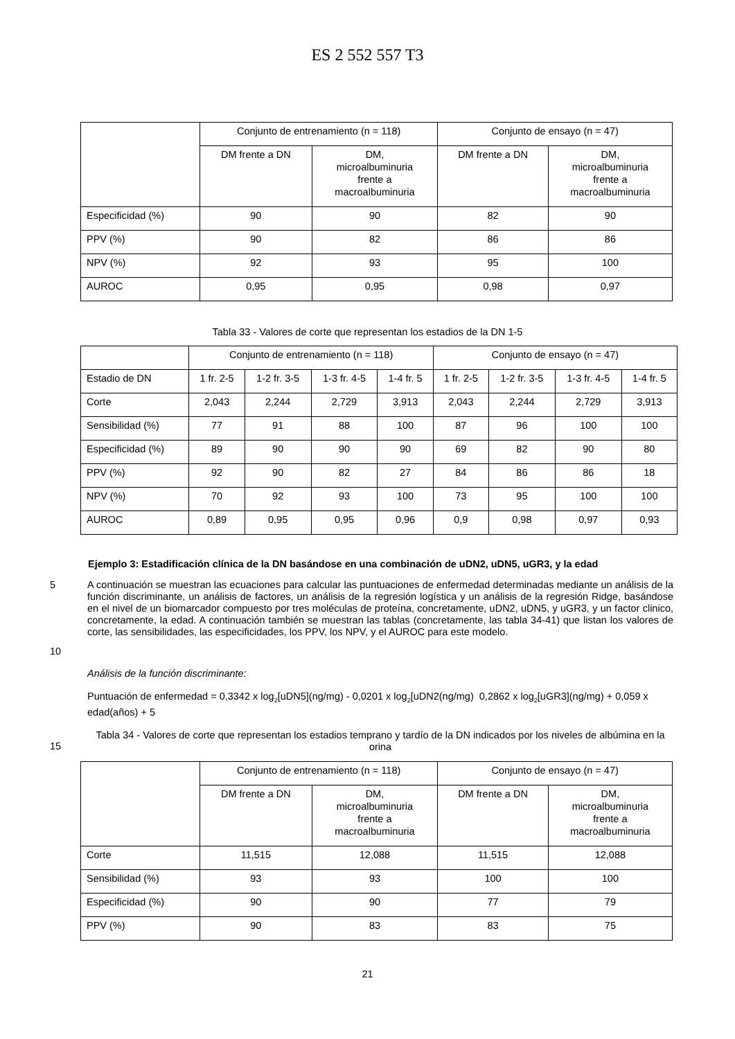ES 2 552 557 T3
| | Conjunto de entrenamiento (n = 118) | | Conjunto de ensayo (n = 47) | |
| | DM frente a DN | DM, microalbuminuria frente a macroalbuminuria | DM frente a DN | DM, microalbuminuria frente a macroalbuminuria |
| Especificidad (%) | 90 | 90 | 82 | 90 |
| PPV (%) | 90 | 82 | 86 | 86 |
| NPV (%) | 92 | 93 | 95 | 100 |
| AUROC | 0,95 | 0,95 | 0,98 | 0,97 |
Tabla 33 - Valores de corte que representan los estadios de la DN 1-5
| | Conjunto de entrenamiento (n = 118) | | | | Conjunto de ensayo (n = 47) | | | |
| Estadio de DN | 1 fr. 2-5 | 1-2 fr. 3-5 | 1-3 fr. 4-5 | 1-4 fr. 5 | 1 fr. 2-5 | 1-2 fr. 3-5 | 1-3 fr. 4-5 | 1-4 fr. 5 |
| Corte | 2,043 | 2,244 | 2,729 | 3,913 | 2,043 | 2,244 | 2,729 | 3,913 |
| Sensibilidad (%) | 77 | 91 | 88 | 100 | 87 | 96 | 100 | 100 |
| Especificidad (%) | 89 | 90 | 90 | 90 | 69 | 82 | 90 | 80 |
| PPV (%) | 92 | 90 | 82 | 27 | 84 | 86 | 86 | 18 |
| NPV (%) | 70 | 92 | 93 | 100 | 73 | 95 | 100 | 100 |
| AUROC | 0,89 | 0,95 | 0,95 | 0,96 | 0,9 | 0,98 | 0,97 | 0,93 |
Ejemplo 3: Estadificación clínica de la DN basándose en una combinación de uDN2, uDN5, uGR3, y la edad
5
10
A continuación se muestran las ecuaciones para calcular las puntuaciones de enfermedad determinadas mediante un análisis de la función discriminante, un análisis de factores, un análisis de la regresión logística y un análisis de la regresión Ridge, basándose en el nivel de un biomarcador compuesto por tres moléculas de proteína, concretamente, uDN2, uDN5, y uGR3, y un factor clinico, concretamente, la edad. A continuación también se muestran las tablas (concretamente, las tabla 34-41) que listan los valores de corte, las sensibilidades, las especificidades, los PPV, los NPV, y el AUROC para este modelo.
Análisis de la función discriminante:
Puntuación de enfermedad = 0,3342 x log<sub>2</sub>[uDN5](ng/mg) - 0,0201 x log<sub>2</sub>[uDN2(ng/mg) 0,2862 x log<sub>2</sub>[uGR3](ng/mg) + 0,059 x edad(años) + 5
15
Tabla 34 - Valores de corte que representan los estadios temprano y tardío de la DN indicados por los niveles de albúmina en la orina
| | Conjunto de entrenamiento (n = 118) | | Conjunto de ensayo (n = 47) | |
| | DM frente a DN | DM, microalbuminuria frente a macroalbuminuria | DM frente a DN | DM, microalbuminuria frente a macroalbuminuria |
| Corte | 11,515 | 12,088 | 11,515 | 12,088 |
| Sensibilidad (%) | 93 | 93 | 100 | 100 |
| Especificidad (%) | 90 | 90 | 77 | 79 |
| PPV (%) | 90 | 83 | 83 | 75 |
21